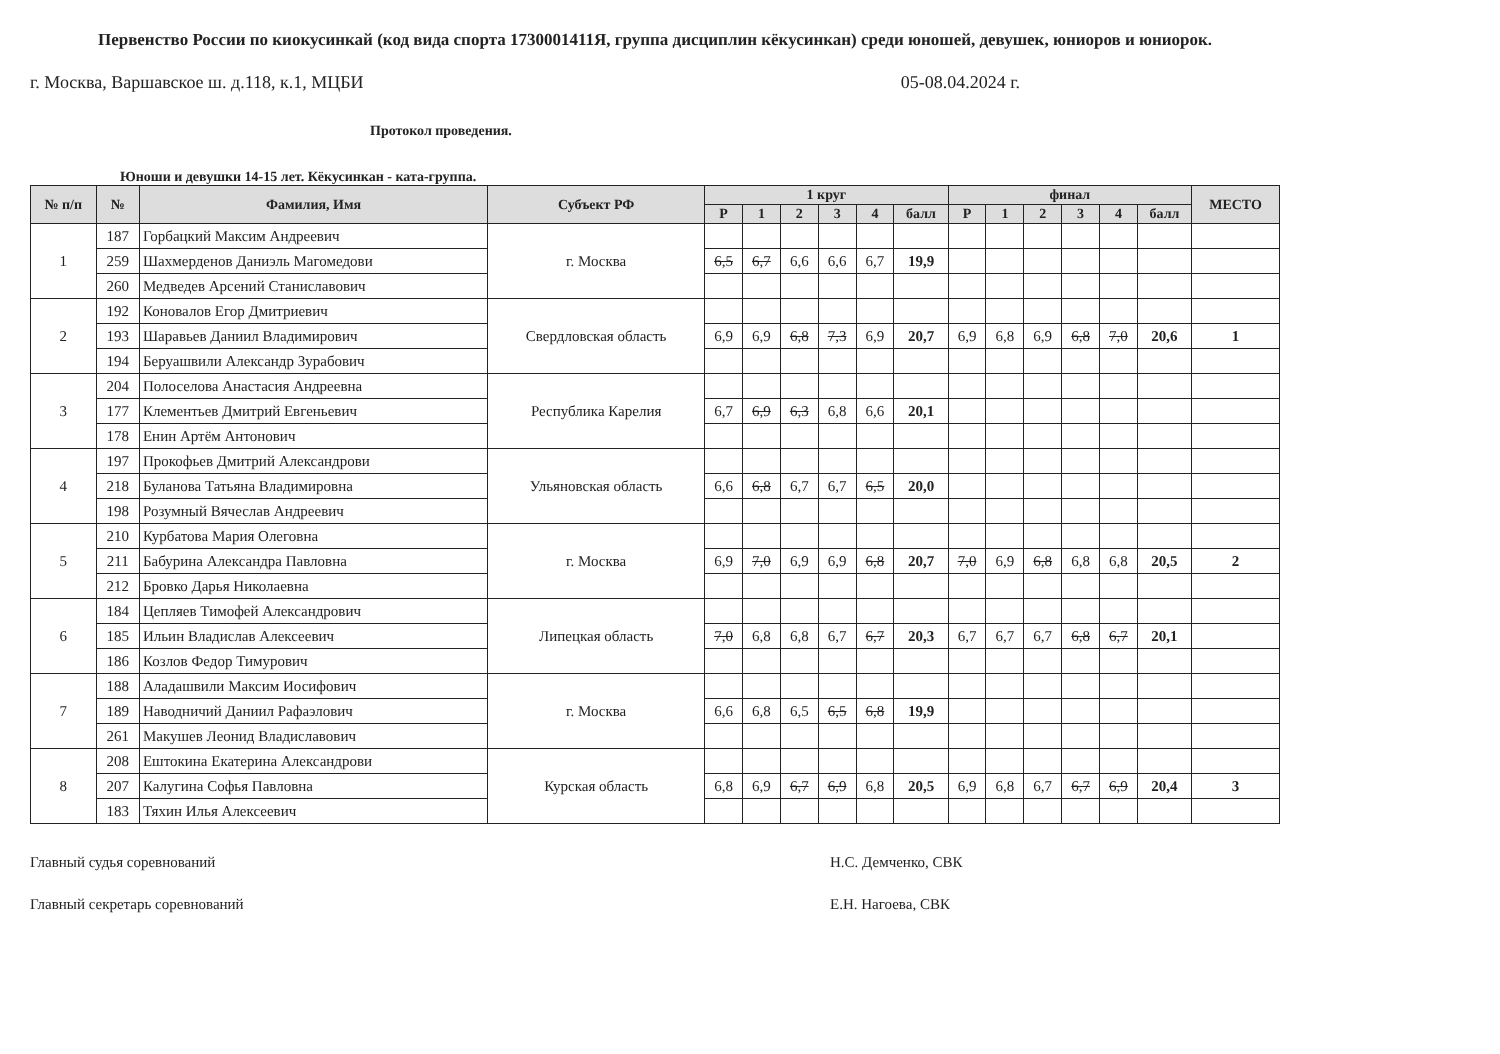Первенство России по киокусинкай (код вида спорта 1730001411Я, группа дисциплин кёкусинкан) среди юношей, девушек, юниоров и юниорок.
г. Москва, Варшавское ш. д.118, к.1, МЦБИ 05-08.04.2024 г.
Протокол проведения.
Юноши и девушки 14-15 лет. Кёкусинкан - ката-группа.
| № п/п | № | Фамилия, Имя | Субъект РФ | 1 круг | | | | | | финал | | | | | | МЕСТО |
| --- | --- | --- | --- | --- | --- | --- | --- | --- | --- | --- | --- | --- | --- | --- | --- | --- |
| | | | | Р | 1 | 2 | 3 | 4 | балл | Р | 1 | 2 | 3 | 4 | балл | |
| 1 | 187 | Горбацкий Максим Андреевич | г. Москва | | | | | | | | | | | | | |
| | 259 | Шахмерденов Даниэль Магомедови | | 6,5 | 6,7 | 6,6 | 6,6 | 6,7 | 19,9 | | | | | | | |
| | 260 | Медведев Арсений Станиславович | | | | | | | | | | | | | | |
| 2 | 192 | Коновалов Егор Дмитриевич | Свердловская область | | | | | | | | | | | | | |
| | 193 | Шаравьев Даниил Владимирович | | 6,9 | 6,9 | 6,8 | 7,3 | 6,9 | 20,7 | 6,9 | 6,8 | 6,9 | 6,8 | 7,0 | 20,6 | 1 |
| | 194 | Беруашвили Александр Зурабович | | | | | | | | | | | | | | |
| 3 | 204 | Полоселова Анастасия Андреевна | Республика Карелия | | | | | | | | | | | | | |
| | 177 | Клементьев Дмитрий Евгеньевич | | 6,7 | 6,9 | 6,3 | 6,8 | 6,6 | 20,1 | | | | | | | |
| | 178 | Енин Артём Антонович | | | | | | | | | | | | | | |
| 4 | 197 | Прокофьев Дмитрий Александрови | Ульяновская область | | | | | | | | | | | | | |
| | 218 | Буланова Татьяна Владимировна | | 6,6 | 6,8 | 6,7 | 6,7 | 6,5 | 20,0 | | | | | | | |
| | 198 | Розумный Вячеслав Андреевич | | | | | | | | | | | | | | |
| 5 | 210 | Курбатова Мария Олеговна | г. Москва | | | | | | | | | | | | | |
| | 211 | Бабурина Александра Павловна | | 6,9 | 7,0 | 6,9 | 6,9 | 6,8 | 20,7 | 7,0 | 6,9 | 6,8 | 6,8 | 6,8 | 20,5 | 2 |
| | 212 | Бровко Дарья Николаевна | | | | | | | | | | | | | | |
| 6 | 184 | Цепляев Тимофей Александрович | Липецкая область | | | | | | | | | | | | | |
| | 185 | Ильин Владислав Алексеевич | | 7,0 | 6,8 | 6,8 | 6,7 | 6,7 | 20,3 | 6,7 | 6,7 | 6,7 | 6,8 | 6,7 | 20,1 | |
| | 186 | Козлов Федор Тимурович | | | | | | | | | | | | | | |
| 7 | 188 | Аладашвили Максим Иосифович | г. Москва | | | | | | | | | | | | | |
| | 189 | Наводничий Даниил Рафаэлович | | 6,6 | 6,8 | 6,5 | 6,5 | 6,8 | 19,9 | | | | | | | |
| | 261 | Макушев Леонид Владиславович | | | | | | | | | | | | | | |
| 8 | 208 | Ештокина Екатерина Александрови | Курская область | | | | | | | | | | | | | |
| | 207 | Калугина Софья Павловна | | 6,8 | 6,9 | 6,7 | 6,9 | 6,8 | 20,5 | 6,9 | 6,8 | 6,7 | 6,7 | 6,9 | 20,4 | 3 |
| | 183 | Тяхин Илья Алексеевич | | | | | | | | | | | | | | |
Главный судья соревнований Н.С. Демченко, СВК
Главный секретарь соревнований Е.Н. Нагоева, СВК